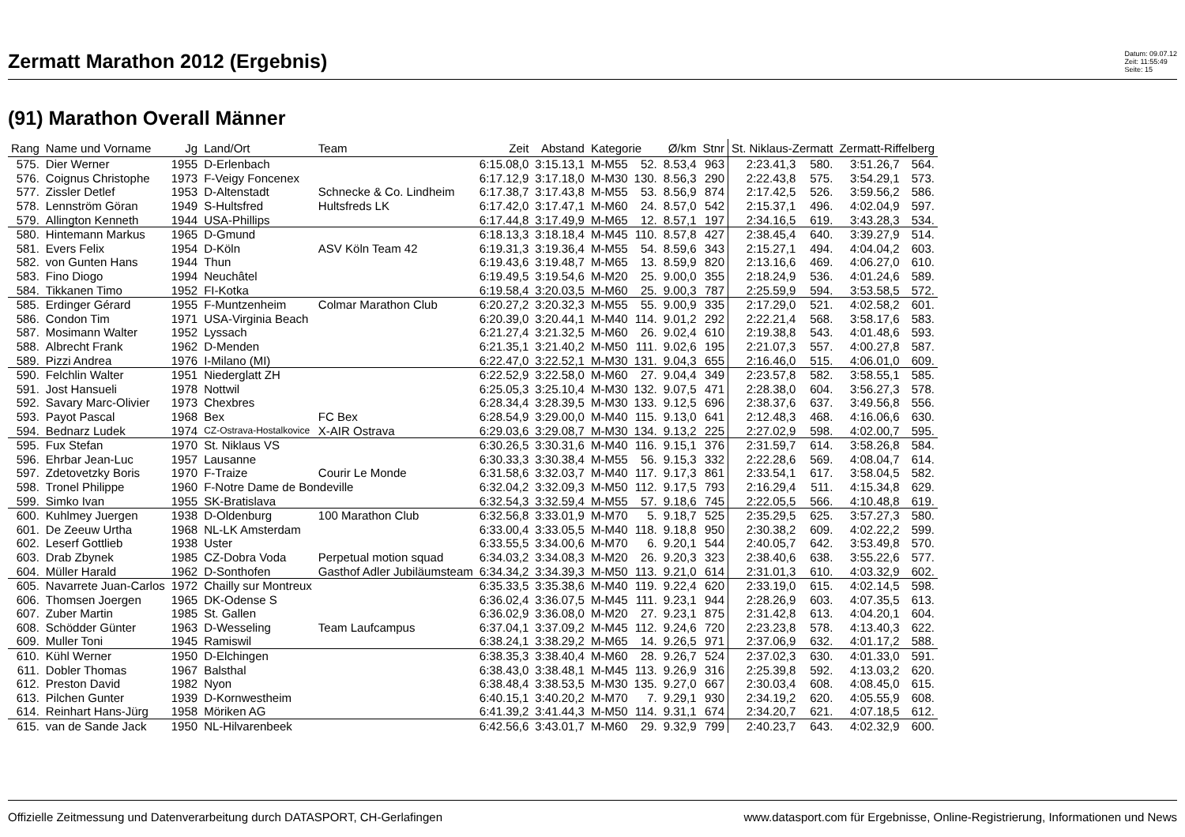Zermatt Marathon 2012 (Ergebnis)
Datum: 09.07.12
Zeit: 11:55:49
Seite: 15
(91) Marathon Overall Männer
| Rang | Name und Vorname | Jg | Land/Ort | Team | Zeit | Abstand | Kategorie | | Ø/km | Stnr | St. Niklaus-Zermatt | | Zermatt-Riffelberg | |
| --- | --- | --- | --- | --- | --- | --- | --- | --- | --- | --- | --- | --- | --- | --- |
| 575. | Dier Werner | 1955 | D-Erlenbach | | 6:15.08,0 | 3:15.13,1 | M-M55 | 52. | 8.53,4 | 963 | 2:23.41,3 | 580. | 3:51.26,7 | 564. |
| 576. | Coignus Christophe | 1973 | F-Veigy Foncenex | | 6:17.12,9 | 3:17.18,0 | M-M30 | 130. | 8.56,3 | 290 | 2:22.43,8 | 575. | 3:54.29,1 | 573. |
| 577. | Zissler Detlef | 1953 | D-Altenstadt | Schnecke & Co. Lindheim | 6:17.38,7 | 3:17.43,8 | M-M55 | 53. | 8.56,9 | 874 | 2:17.42,5 | 526. | 3:59.56,2 | 586. |
| 578. | Lennström Göran | 1949 | S-Hultsfred | Hultsfreds LK | 6:17.42,0 | 3:17.47,1 | M-M60 | 24. | 8.57,0 | 542 | 2:15.37,1 | 496. | 4:02.04,9 | 597. |
| 579. | Allington Kenneth | 1944 | USA-Phillips | | 6:17.44,8 | 3:17.49,9 | M-M65 | 12. | 8.57,1 | 197 | 2:34.16,5 | 619. | 3:43.28,3 | 534. |
| 580. | Hintemann Markus | 1965 | D-Gmund | | 6:18.13,3 | 3:18.18,4 | M-M45 | 110. | 8.57,8 | 427 | 2:38.45,4 | 640. | 3:39.27,9 | 514. |
| 581. | Evers Felix | 1954 | D-Köln | ASV Köln Team 42 | 6:19.31,3 | 3:19.36,4 | M-M55 | 54. | 8.59,6 | 343 | 2:15.27,1 | 494. | 4:04.04,2 | 603. |
| 582. | von Gunten Hans | 1944 | Thun | | 6:19.43,6 | 3:19.48,7 | M-M65 | 13. | 8.59,9 | 820 | 2:13.16,6 | 469. | 4:06.27,0 | 610. |
| 583. | Fino Diogo | 1994 | Neuchâtel | | 6:19.49,5 | 3:19.54,6 | M-M20 | 25. | 9.00,0 | 355 | 2:18.24,9 | 536. | 4:01.24,6 | 589. |
| 584. | Tikkanen Timo | 1952 | FI-Kotka | | 6:19.58,4 | 3:20.03,5 | M-M60 | 25. | 9.00,3 | 787 | 2:25.59,9 | 594. | 3:53.58,5 | 572. |
| 585. | Erdinger Gérard | 1955 | F-Muntzenheim | Colmar Marathon Club | 6:20.27,2 | 3:20.32,3 | M-M55 | 55. | 9.00,9 | 335 | 2:17.29,0 | 521. | 4:02.58,2 | 601. |
| 586. | Condon Tim | 1971 | USA-Virginia Beach | | 6:20.39,0 | 3:20.44,1 | M-M40 | 114. | 9.01,2 | 292 | 2:22.21,4 | 568. | 3:58.17,6 | 583. |
| 587. | Mosimann Walter | 1952 | Lyssach | | 6:21.27,4 | 3:21.32,5 | M-M60 | 26. | 9.02,4 | 610 | 2:19.38,8 | 543. | 4:01.48,6 | 593. |
| 588. | Albrecht Frank | 1962 | D-Menden | | 6:21.35,1 | 3:21.40,2 | M-M50 | 111. | 9.02,6 | 195 | 2:21.07,3 | 557. | 4:00.27,8 | 587. |
| 589. | Pizzi Andrea | 1976 | I-Milano (MI) | | 6:22.47,0 | 3:22.52,1 | M-M30 | 131. | 9.04,3 | 655 | 2:16.46,0 | 515. | 4:06.01,0 | 609. |
| 590. | Felchlin Walter | 1951 | Niederglatt ZH | | 6:22.52,9 | 3:22.58,0 | M-M60 | 27. | 9.04,4 | 349 | 2:23.57,8 | 582. | 3:58.55,1 | 585. |
| 591. | Jost Hansueli | 1978 | Nottwil | | 6:25.05,3 | 3:25.10,4 | M-M30 | 132. | 9.07,5 | 471 | 2:28.38,0 | 604. | 3:56.27,3 | 578. |
| 592. | Savary Marc-Olivier | 1973 | Chexbres | | 6:28.34,4 | 3:28.39,5 | M-M30 | 133. | 9.12,5 | 696 | 2:38.37,6 | 637. | 3:49.56,8 | 556. |
| 593. | Payot Pascal | 1968 | Bex | FC Bex | 6:28.54,9 | 3:29.00,0 | M-M40 | 115. | 9.13,0 | 641 | 2:12.48,3 | 468. | 4:16.06,6 | 630. |
| 594. | Bednarz Ludek | 1974 | CZ-Ostrava-Hostalkovice | X-AIR Ostrava | 6:29.03,6 | 3:29.08,7 | M-M30 | 134. | 9.13,2 | 225 | 2:27.02,9 | 598. | 4:02.00,7 | 595. |
| 595. | Fux Stefan | 1970 | St. Niklaus VS | | 6:30.26,5 | 3:30.31,6 | M-M40 | 116. | 9.15,1 | 376 | 2:31.59,7 | 614. | 3:58.26,8 | 584. |
| 596. | Ehrbar Jean-Luc | 1957 | Lausanne | | 6:30.33,3 | 3:30.38,4 | M-M55 | 56. | 9.15,3 | 332 | 2:22.28,6 | 569. | 4:08.04,7 | 614. |
| 597. | Zdetovetzky Boris | 1970 | F-Traize | Courir Le Monde | 6:31.58,6 | 3:32.03,7 | M-M40 | 117. | 9.17,3 | 861 | 2:33.54,1 | 617. | 3:58.04,5 | 582. |
| 598. | Tronel Philippe | 1960 | F-Notre Dame de Bondeville | | 6:32.04,2 | 3:32.09,3 | M-M50 | 112. | 9.17,5 | 793 | 2:16.29,4 | 511. | 4:15.34,8 | 629. |
| 599. | Simko Ivan | 1955 | SK-Bratislava | | 6:32.54,3 | 3:32.59,4 | M-M55 | 57. | 9.18,6 | 745 | 2:22.05,5 | 566. | 4:10.48,8 | 619. |
| 600. | Kuhlmey Juergen | 1938 | D-Oldenburg | 100 Marathon Club | 6:32.56,8 | 3:33.01,9 | M-M70 | 5. | 9.18,7 | 525 | 2:35.29,5 | 625. | 3:57.27,3 | 580. |
| 601. | De Zeeuw Urtha | 1968 | NL-LK Amsterdam | | 6:33.00,4 | 3:33.05,5 | M-M40 | 118. | 9.18,8 | 950 | 2:30.38,2 | 609. | 4:02.22,2 | 599. |
| 602. | Leserf Gottlieb | 1938 | Uster | | 6:33.55,5 | 3:34.00,6 | M-M70 | 6. | 9.20,1 | 544 | 2:40.05,7 | 642. | 3:53.49,8 | 570. |
| 603. | Drab Zbynek | 1985 | CZ-Dobra Voda | Perpetual motion squad | 6:34.03,2 | 3:34.08,3 | M-M20 | 26. | 9.20,3 | 323 | 2:38.40,6 | 638. | 3:55.22,6 | 577. |
| 604. | Müller Harald | 1962 | D-Sonthofen | Gasthof Adler Jubiläumsteam | 6:34.34,2 | 3:34.39,3 | M-M50 | 113. | 9.21,0 | 614 | 2:31.01,3 | 610. | 4:03.32,9 | 602. |
| 605. | Navarrete Juan-Carlos | 1972 | Chailly sur Montreux | | 6:35.33,5 | 3:35.38,6 | M-M40 | 119. | 9.22,4 | 620 | 2:33.19,0 | 615. | 4:02.14,5 | 598. |
| 606. | Thomsen Joergen | 1965 | DK-Odense S | | 6:36.02,4 | 3:36.07,5 | M-M45 | 111. | 9.23,1 | 944 | 2:28.26,9 | 603. | 4:07.35,5 | 613. |
| 607. | Zuber Martin | 1985 | St. Gallen | | 6:36.02,9 | 3:36.08,0 | M-M20 | 27. | 9.23,1 | 875 | 2:31.42,8 | 613. | 4:04.20,1 | 604. |
| 608. | Schödder Günter | 1963 | D-Wesseling | Team Laufcampus | 6:37.04,1 | 3:37.09,2 | M-M45 | 112. | 9.24,6 | 720 | 2:23.23,8 | 578. | 4:13.40,3 | 622. |
| 609. | Muller Toni | 1945 | Ramiswil | | 6:38.24,1 | 3:38.29,2 | M-M65 | 14. | 9.26,5 | 971 | 2:37.06,9 | 632. | 4:01.17,2 | 588. |
| 610. | Kühl Werner | 1950 | D-Elchingen | | 6:38.35,3 | 3:38.40,4 | M-M60 | 28. | 9.26,7 | 524 | 2:37.02,3 | 630. | 4:01.33,0 | 591. |
| 611. | Dobler Thomas | 1967 | Balsthal | | 6:38.43,0 | 3:38.48,1 | M-M45 | 113. | 9.26,9 | 316 | 2:25.39,8 | 592. | 4:13.03,2 | 620. |
| 612. | Preston David | 1982 | Nyon | | 6:38.48,4 | 3:38.53,5 | M-M30 | 135. | 9.27,0 | 667 | 2:30.03,4 | 608. | 4:08.45,0 | 615. |
| 613. | Pilchen Gunter | 1939 | D-Kornwestheim | | 6:40.15,1 | 3:40.20,2 | M-M70 | 7. | 9.29,1 | 930 | 2:34.19,2 | 620. | 4:05.55,9 | 608. |
| 614. | Reinhart Hans-Jürg | 1958 | Möriken AG | | 6:41.39,2 | 3:41.44,3 | M-M50 | 114. | 9.31,1 | 674 | 2:34.20,7 | 621. | 4:07.18,5 | 612. |
| 615. | van de Sande Jack | 1950 | NL-Hilvarenbeek | | 6:42.56,6 | 3:43.01,7 | M-M60 | 29. | 9.32,9 | 799 | 2:40.23,7 | 643. | 4:02.32,9 | 600. |
Offizielle Zeitmessung und Datenverarbeitung durch DATASPORT, CH-Gerlafingen www.datasport.com für Ergebnisse, Online-Registrierung, Informationen und News